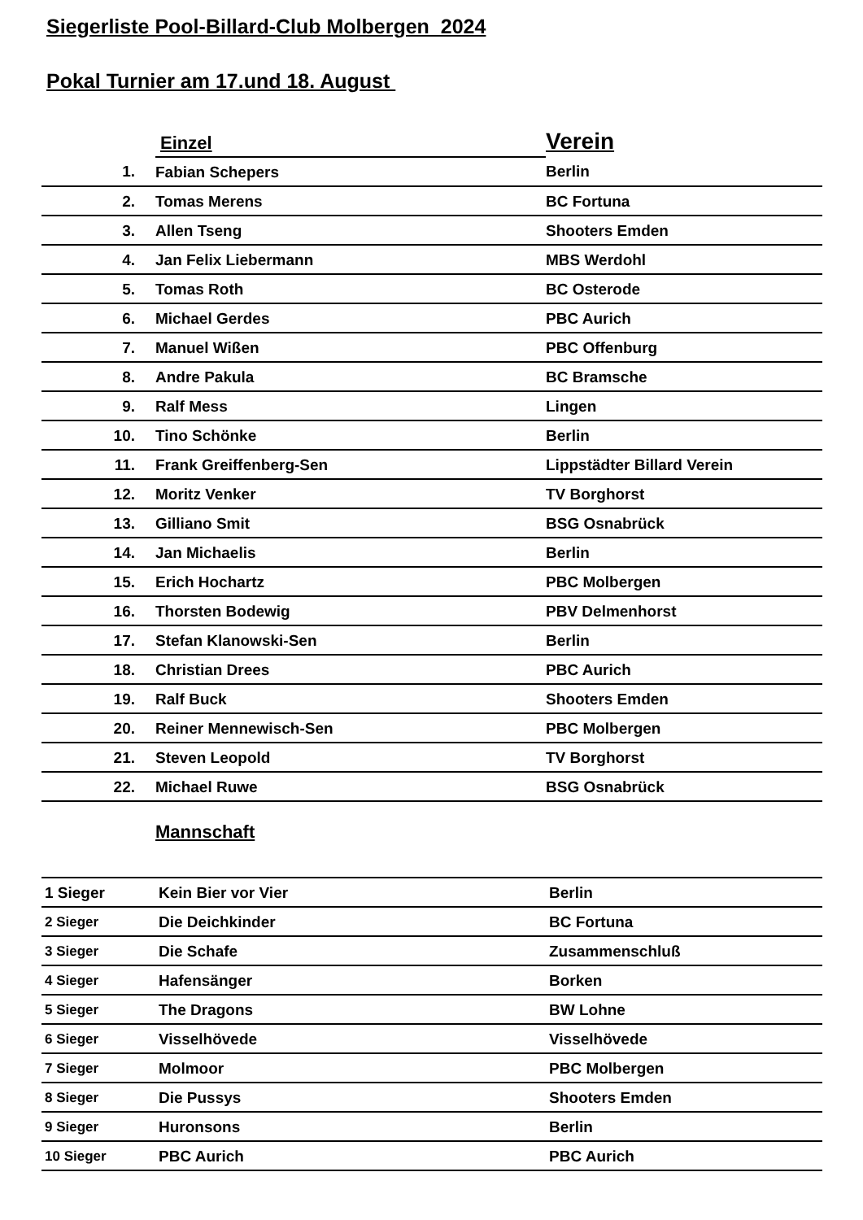Siegerliste Pool-Billard-Club Molbergen 2024
Pokal Turnier am 17.und 18. August
| | Einzel | Verein |
| 1. | Fabian Schepers | Berlin |
| 2. | Tomas Merens | BC Fortuna |
| 3. | Allen Tseng | Shooters Emden |
| 4. | Jan Felix Liebermann | MBS Werdohl |
| 5. | Tomas Roth | BC Osterode |
| 6. | Michael Gerdes | PBC Aurich |
| 7. | Manuel Wißen | PBC Offenburg |
| 8. | Andre Pakula | BC Bramsche |
| 9. | Ralf Mess | Lingen |
| 10. | Tino Schönke | Berlin |
| 11. | Frank Greiffenberg-Sen | Lippstädter Billard Verein |
| 12. | Moritz Venker | TV Borghorst |
| 13. | Gilliano Smit | BSG Osnabrück |
| 14. | Jan Michaelis | Berlin |
| 15. | Erich Hochartz | PBC Molbergen |
| 16. | Thorsten Bodewig | PBV Delmenhorst |
| 17. | Stefan Klanowski-Sen | Berlin |
| 18. | Christian Drees | PBC Aurich |
| 19. | Ralf Buck | Shooters Emden |
| 20. | Reiner Mennewisch-Sen | PBC Molbergen |
| 21. | Steven Leopold | TV Borghorst |
| 22. | Michael Ruwe | BSG Osnabrück |
Mannschaft
| 1 Sieger | Kein Bier vor Vier | Berlin |
| 2 Sieger | Die Deichkinder | BC Fortuna |
| 3 Sieger | Die Schafe | Zusammenschluß |
| 4 Sieger | Hafensänger | Borken |
| 5 Sieger | The Dragons | BW Lohne |
| 6 Sieger | Visselhövede | Visselhövede |
| 7 Sieger | Molmoor | PBC Molbergen |
| 8 Sieger | Die Pussys | Shooters Emden |
| 9 Sieger | Huronsons | Berlin |
| 10 Sieger | PBC Aurich | PBC Aurich |